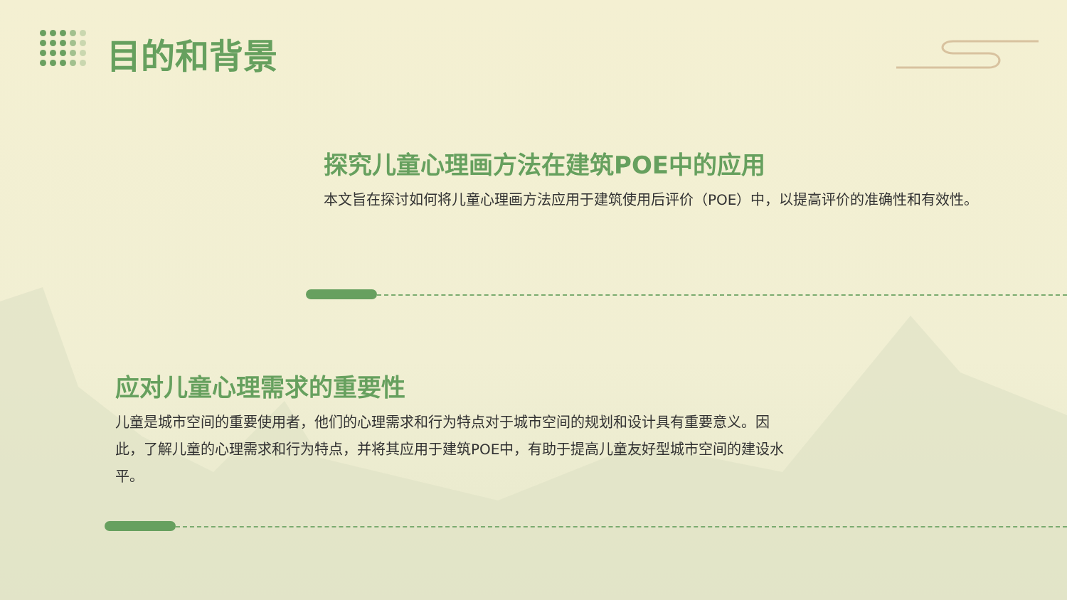目的和背景
探究儿童心理画方法在建筑POE中的应用
本文旨在探讨如何将儿童心理画方法应用于建筑使用后评价（POE）中，以提高评价的准确性和有效性。
应对儿童心理需求的重要性
儿童是城市空间的重要使用者，他们的心理需求和行为特点对于城市空间的规划和设计具有重要意义。因此，了解儿童的心理需求和行为特点，并将其应用于建筑POE中，有助于提高儿童友好型城市空间的建设水平。